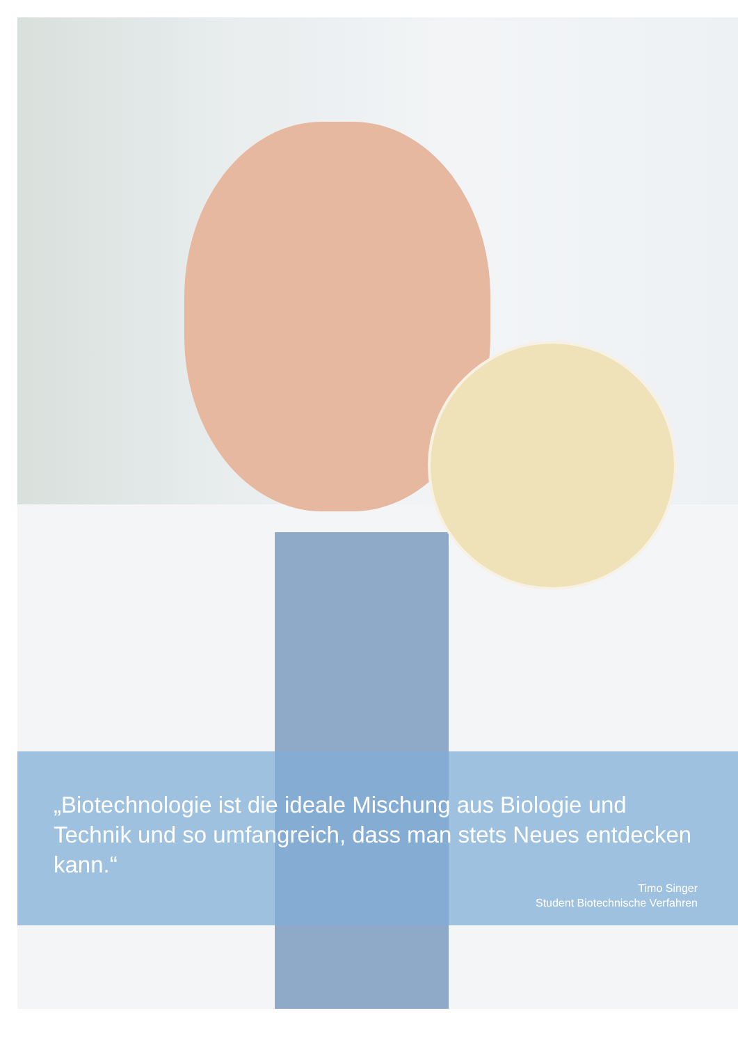„Biotechnologie ist die ideale Mischung aus Biologie und Technik und so umfangreich, dass man stets Neues entdecken kann.“
Timo Singer
Student Biotechnische Verfahren